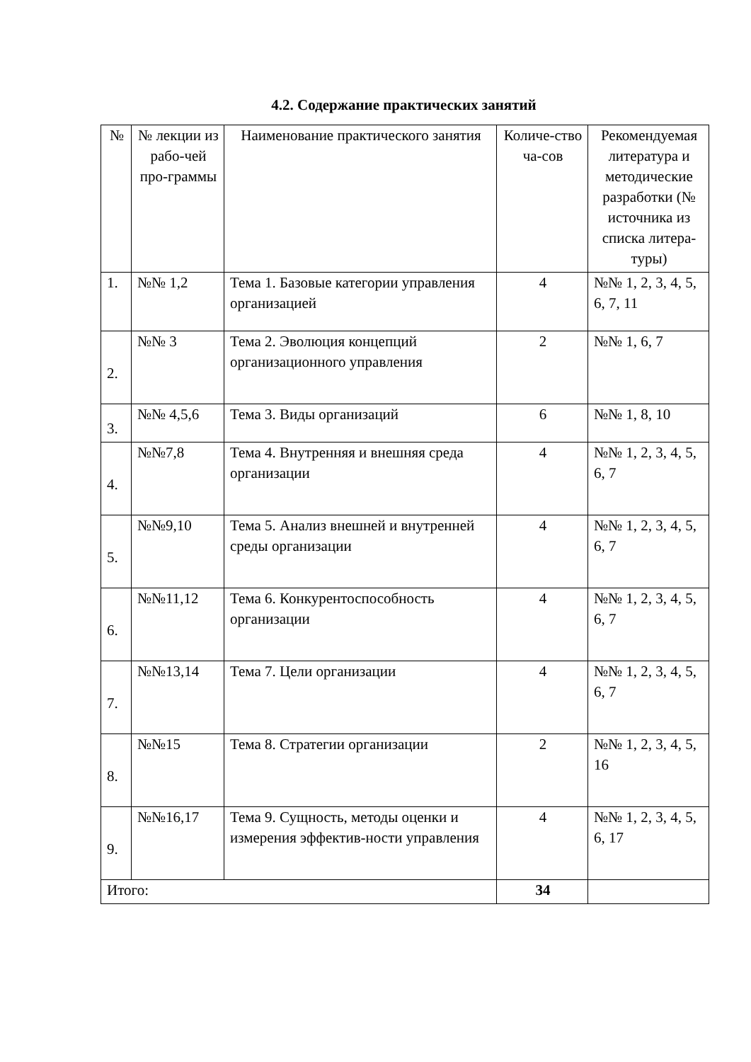4.2. Содержание практических занятий
| № | № лекции из рабо-чей про-граммы | Наименование практического занятия | Количе-ство ча-сов | Рекомендуемая литература и методические разработки (№ источника из списка литера-туры) |
| --- | --- | --- | --- | --- |
| 1. | №№ 1,2 | Тема 1. Базовые категории управления организацией | 4 | №№ 1, 2, 3, 4, 5, 6, 7, 11 |
| 2. | №№ 3 | Тема 2. Эволюция концепций организационного управления | 2 | №№ 1, 6, 7 |
| 3. | №№ 4,5,6 | Тема 3. Виды организаций | 6 | №№ 1, 8, 10 |
| 4. | №№7,8 | Тема 4. Внутренняя и внешняя среда организации | 4 | №№ 1, 2, 3, 4, 5, 6, 7 |
| 5. | №№9,10 | Тема 5. Анализ внешней и внутренней среды организации | 4 | №№ 1, 2, 3, 4, 5, 6, 7 |
| 6. | №№11,12 | Тема 6. Конкурентоспособность организации | 4 | №№ 1, 2, 3, 4, 5, 6, 7 |
| 7. | №№13,14 | Тема 7. Цели организации | 4 | №№ 1, 2, 3, 4, 5, 6, 7 |
| 8. | №№15 | Тема 8. Стратегии организации | 2 | №№ 1, 2, 3, 4, 5, 16 |
| 9. | №№16,17 | Тема 9. Сущность, методы оценки и измерения эффектив-ности управления | 4 | №№ 1, 2, 3, 4, 5, 6, 17 |
| Итого: | | | 34 | |